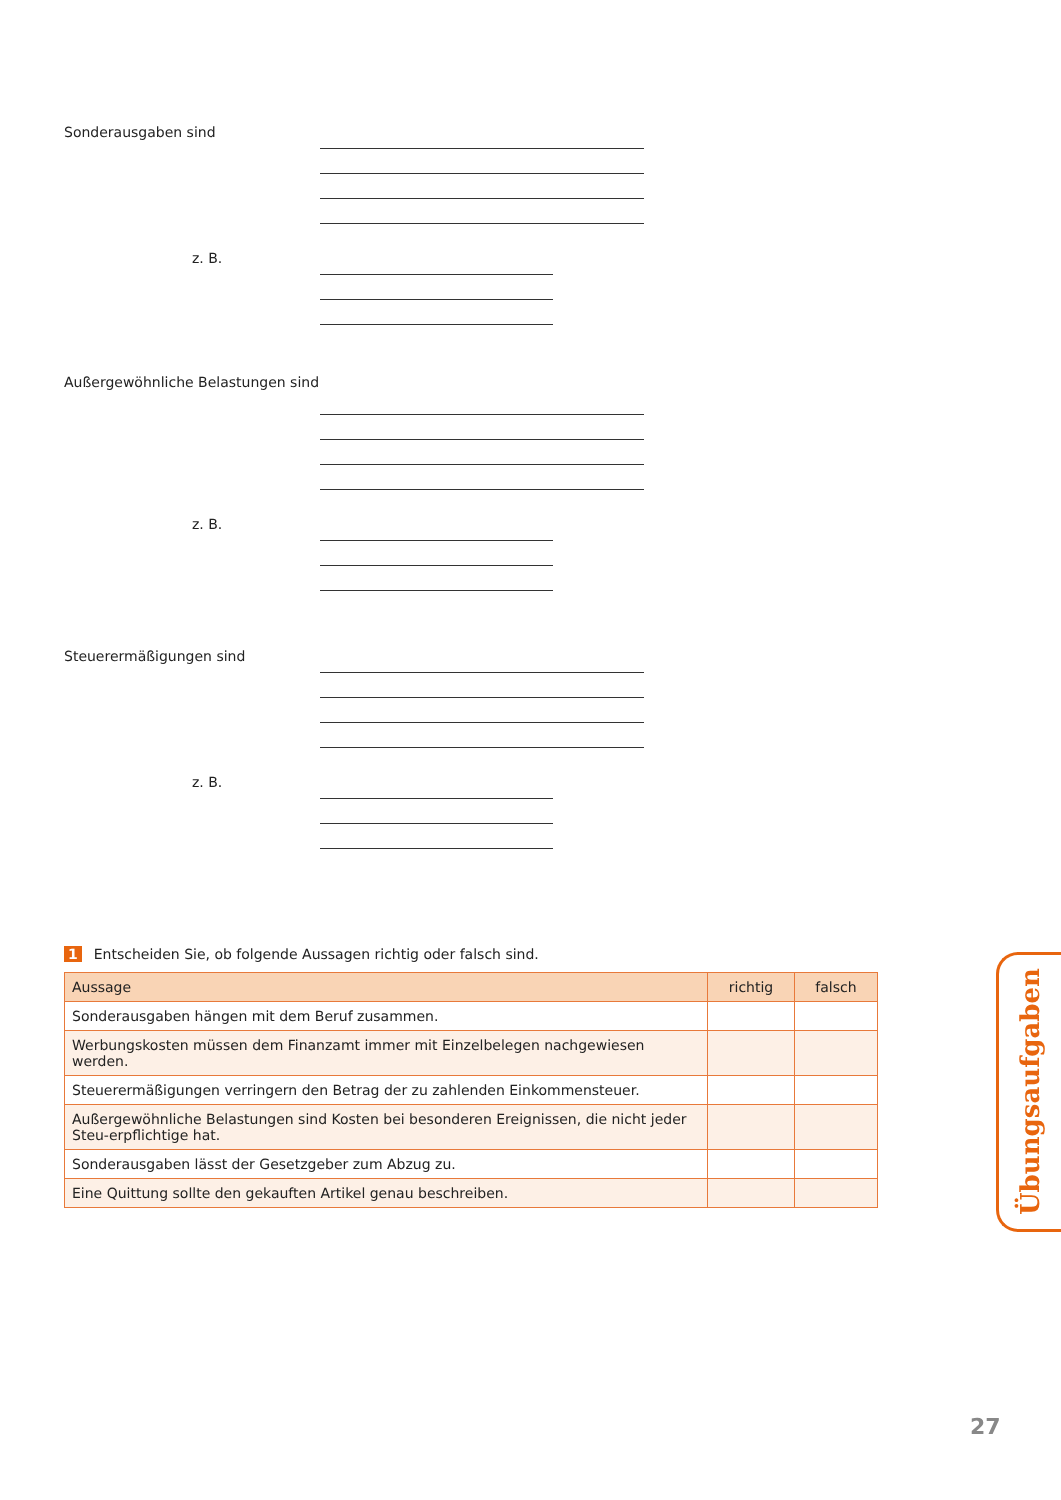Sonderausgaben sind
z. B.
Außergewöhnliche Belastungen sind
z. B.
Steuerermäßigungen sind
z. B.
1 Entscheiden Sie, ob folgende Aussagen richtig oder falsch sind.
| Aussage | richtig | falsch |
| --- | --- | --- |
| Sonderausgaben hängen mit dem Beruf zusammen. | | |
| Werbungskosten müssen dem Finanzamt immer mit Einzelbelegen nachgewiesen werden. | | |
| Steuerermäßigungen verringern den Betrag der zu zahlenden Einkommensteuer. | | |
| Außergewöhnliche Belastungen sind Kosten bei besonderen Ereignissen, die nicht jeder Steu-erpflichtige hat. | | |
| Sonderausgaben lässt der Gesetzgeber zum Abzug zu. | | |
| Eine Quittung sollte den gekauften Artikel genau beschreiben. | | |
Übungsaufgaben
27